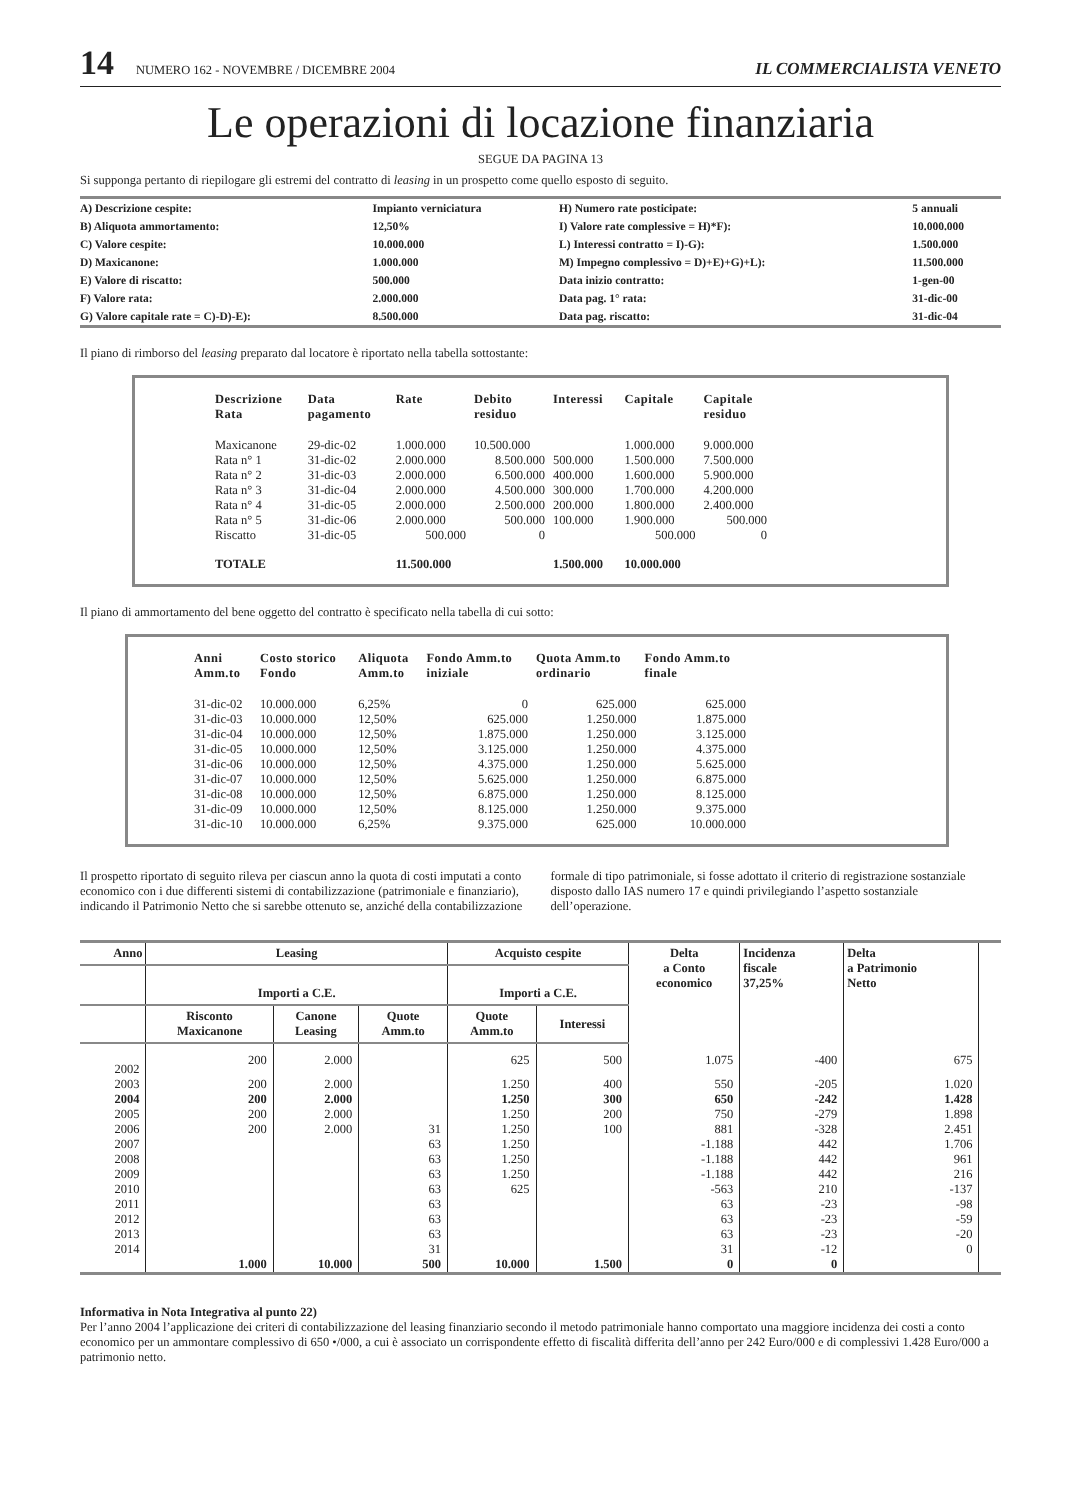14 NUMERO 162 - NOVEMBRE / DICEMBRE 2004 IL COMMERCIALISTA VENETO
Le operazioni di locazione finanziaria
SEGUE DA PAGINA 13
Si supponga pertanto di riepilogare gli estremi del contratto di leasing in un prospetto come quello esposto di seguito.
| A) Descrizione cespite: | Impianto verniciatura | H) Numero rate posticipate: | 5 annuali |
| B) Aliquota ammortamento: | 12,50% | I) Valore rate complessive = H)*F): | 10.000.000 |
| C) Valore cespite: | 10.000.000 | L) Interessi contratto = I)-G): | 1.500.000 |
| D) Maxicanone: | 1.000.000 | M) Impegno complessivo = D)+E)+G)+L): | 11.500.000 |
| E) Valore di riscatto: | 500.000 | Data inizio contratto: | 1-gen-00 |
| F) Valore rata: | 2.000.000 | Data pag. 1° rata: | 31-dic-00 |
| G) Valore capitale rate = C)-D)-E): | 8.500.000 | Data pag. riscatto: | 31-dic-04 |
Il piano di rimborso del leasing preparato dal locatore è riportato nella tabella sottostante:
| Descrizione Rata | Data pagamento | Rate | Debito residuo | Interessi | Capitale | Capitale residuo |
| --- | --- | --- | --- | --- | --- | --- |
| Maxicanone | 29-dic-02 | 1.000.000 | 10.500.000 | | 1.000.000 | 9.000.000 |
| Rata n° 1 | 31-dic-02 | 2.000.000 | 8.500.000 | 500.000 | 1.500.000 | 7.500.000 |
| Rata n° 2 | 31-dic-03 | 2.000.000 | 6.500.000 | 400.000 | 1.600.000 | 5.900.000 |
| Rata n° 3 | 31-dic-04 | 2.000.000 | 4.500.000 | 300.000 | 1.700.000 | 4.200.000 |
| Rata n° 4 | 31-dic-05 | 2.000.000 | 2.500.000 | 200.000 | 1.800.000 | 2.400.000 |
| Rata n° 5 | 31-dic-06 | 2.000.000 | 500.000 | 100.000 | 1.900.000 | 500.000 |
| Riscatto | 31-dic-05 | 500.000 | 0 | | 500.000 | 0 |
| TOTALE | | 11.500.000 | | 1.500.000 | 10.000.000 | |
Il piano di ammortamento del bene oggetto del contratto è specificato nella tabella di cui sotto:
| Anni Amm.to | Costo storico Fondo | Aliquota Amm.to | Fondo Amm.to iniziale | Quota Amm.to ordinario | Fondo Amm.to finale |
| --- | --- | --- | --- | --- | --- |
| 31-dic-02 | 10.000.000 | 6,25% | 0 | 625.000 | 625.000 |
| 31-dic-03 | 10.000.000 | 12,50% | 625.000 | 1.250.000 | 1.875.000 |
| 31-dic-04 | 10.000.000 | 12,50% | 1.875.000 | 1.250.000 | 3.125.000 |
| 31-dic-05 | 10.000.000 | 12,50% | 3.125.000 | 1.250.000 | 4.375.000 |
| 31-dic-06 | 10.000.000 | 12,50% | 4.375.000 | 1.250.000 | 5.625.000 |
| 31-dic-07 | 10.000.000 | 12,50% | 5.625.000 | 1.250.000 | 6.875.000 |
| 31-dic-08 | 10.000.000 | 12,50% | 6.875.000 | 1.250.000 | 8.125.000 |
| 31-dic-09 | 10.000.000 | 12,50% | 8.125.000 | 1.250.000 | 9.375.000 |
| 31-dic-10 | 10.000.000 | 6,25% | 9.375.000 | 625.000 | 10.000.000 |
Il prospetto riportato di seguito rileva per ciascun anno la quota di costi imputati a conto economico con i due differenti sistemi di contabilizzazione (patrimoniale e finanziario), indicando il Patrimonio Netto che si sarebbe ottenuto se, anziché della contabilizzazione formale di tipo patrimoniale, si fosse adottato il criterio di registrazione sostanziale disposto dallo IAS numero 17 e quindi privilegiando l’aspetto sostanziale dell’operazione.
| Anno | Leasing | | | Acquisto cespite | | Delta a Conto economico | Incidenza fiscale 37,25% | Delta a Patrimonio Netto | |
| --- | --- | --- | --- | --- | --- | --- | --- | --- | --- |
| | Importi a C.E. | | | Importi a C.E. | | | | | |
| | Risconto Maxicanone | Canone Leasing | Quote Amm.to | Quote Amm.to | Interessi | | | | |
| 2002 | 200 | 2.000 | | 625 | 500 | 1.075 | -400 | 675 | |
| 2003 | 200 | 2.000 | | 1.250 | 400 | 550 | -205 | 1.020 | |
| 2004 | 200 | 2.000 | | 1.250 | 300 | 650 | -242 | 1.428 | |
| 2005 | 200 | 2.000 | | 1.250 | 200 | 750 | -279 | 1.898 | |
| 2006 | 200 | 2.000 | 31 | 1.250 | 100 | 881 | -328 | 2.451 | |
| 2007 | | | 63 | 1.250 | | -1.188 | 442 | 1.706 | |
| 2008 | | | 63 | 1.250 | | -1.188 | 442 | 961 | |
| 2009 | | | 63 | 1.250 | | -1.188 | 442 | 216 | |
| 2010 | | | 63 | 625 | | -563 | 210 | -137 | |
| 2011 | | | 63 | | | 63 | -23 | -98 | |
| 2012 | | | 63 | | | 63 | -23 | -59 | |
| 2013 | | | 63 | | | 63 | -23 | -20 | |
| 2014 | | | 31 | | | 31 | -12 | 0 | |
| | 1.000 | 10.000 | 500 | 10.000 | 1.500 | 0 | 0 | | |
Informativa in Nota Integrativa al punto 22)
Per l’anno 2004 l’applicazione dei criteri di contabilizzazione del leasing finanziario secondo il metodo patrimoniale hanno comportato una maggiore incidenza dei costi a conto economico per un ammontare complessivo di 650 •/000, a cui è associato un corrispondente effetto di fiscalità differita dell’anno per 242 Euro/000 e di complessivi 1.428 Euro/000 a patrimonio netto.